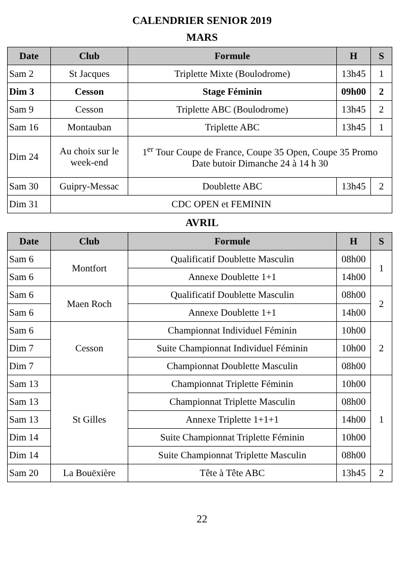CALENDRIER SENIOR 2019
MARS
| Date | Club | Formule | H | S |
| --- | --- | --- | --- | --- |
| Sam 2 | St Jacques | Triplette Mixte (Boulodrome) | 13h45 | 1 |
| Dim 3 | Cesson | Stage Féminin | 09h00 | 2 |
| Sam 9 | Cesson | Triplette ABC (Boulodrome) | 13h45 | 2 |
| Sam 16 | Montauban | Triplette ABC | 13h45 | 1 |
| Dim 24 | Au choix sur le week-end | 1<sup>er</sup> Tour Coupe de France, Coupe 35 Open, Coupe 35 Promo Date butoir Dimanche 24 à 14 h 30 | | |
| Sam 30 | Guipry-Messac | Doublette ABC | 13h45 | 2 |
| Dim 31 | CDC OPEN et FEMININ | | | |
AVRIL
| Date | Club | Formule | H | S |
| --- | --- | --- | --- | --- |
| Sam 6 | Montfort | Qualificatif Doublette Masculin | 08h00 | 1 |
| Sam 6 | | Annexe Doublette 1+1 | 14h00 | |
| Sam 6 | Maen Roch | Qualificatif Doublette Masculin | 08h00 | 2 |
| Sam 6 | | Annexe Doublette 1+1 | 14h00 | |
| Sam 6 | Cesson | Championnat Individuel Féminin | 10h00 | 2 |
| Dim 7 | | Suite Championnat Individuel Féminin | 10h00 | |
| Dim 7 | | Championnat Doublette Masculin | 08h00 | |
| Sam 13 | St Gilles | Championnat Triplette Féminin | 10h00 | 1 |
| Sam 13 | | Championnat Triplette Masculin | 08h00 | |
| Sam 13 | | Annexe Triplette 1+1+1 | 14h00 | |
| Dim 14 | | Suite Championnat Triplette Féminin | 10h00 | |
| Dim 14 | | Suite Championnat Triplette Masculin | 08h00 | |
| Sam 20 | La Bouëxière | Tête à Tête ABC | 13h45 | 2 |
22